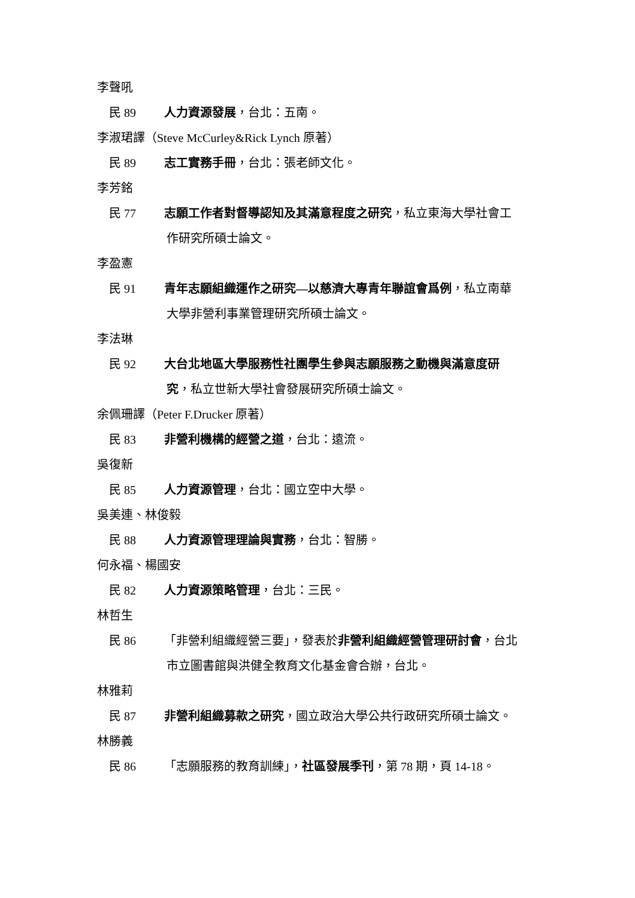李聲吼
民 89 人力資源發展，台北：五南。
李淑珺譯（Steve McCurley&Rick Lynch 原著）
民 89 志工實務手冊，台北：張老師文化。
李芳銘
民 77 志願工作者對督導認知及其滿意程度之研究，私立東海大學社會工
作研究所碩士論文。
李盈憲
民 91 青年志願組織運作之研究—以慈濟大專青年聯誼會爲例，私立南華
大學非營利事業管理研究所碩士論文。
李法琳
民 92 大台北地區大學服務性社團學生參與志願服務之動機與滿意度研
究，私立世新大學社會發展研究所碩士論文。
余佩珊譯（Peter F.Drucker 原著）
民 83 非營利機構的經營之道，台北：遠流。
吳復新
民 85 人力資源管理，台北：國立空中大學。
吳美連、林俊毅
民 88 人力資源管理理論與實務，台北：智勝。
何永福、楊國安
民 82 人力資源策略管理，台北：三民。
林哲生
民 86 「非營利組織經營三要」，發表於非營利組織經營管理研討會，台北
市立圖書館與洪健全教育文化基金會合辦，台北。
林雅莉
民 87 非營利組織募款之研究，國立政治大學公共行政研究所碩士論文。
林勝義
民 86 「志願服務的教育訓練」，社區發展季刊，第 78 期，頁 14-18。